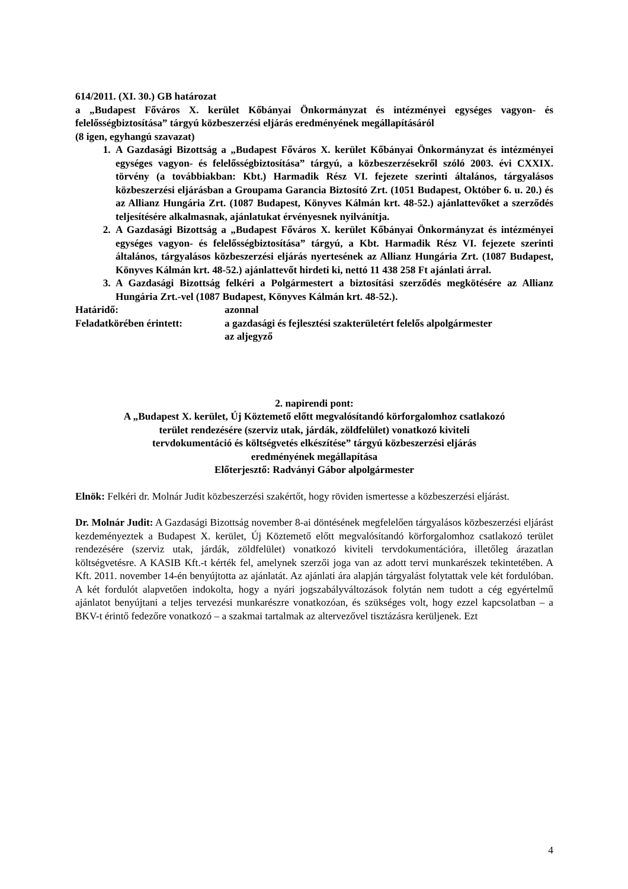614/2011. (XI. 30.) GB határozat
a „Budapest Főváros X. kerület Kőbányai Önkormányzat és intézményei egységes vagyon- és felelősségbiztosítása” tárgyú közbeszerzési eljárás eredményének megállapításáról
(8 igen, egyhangú szavazat)
1. A Gazdasági Bizottság a „Budapest Főváros X. kerület Kőbányai Önkormányzat és intézményei egységes vagyon- és felelősségbiztosítása” tárgyú, a közbeszerzésekről szóló 2003. évi CXXIX. törvény (a továbbiakban: Kbt.) Harmadik Rész VI. fejezete szerinti általános, tárgyalásos közbeszerzési eljárásban a Groupama Garancia Biztosító Zrt. (1051 Budapest, Október 6. u. 20.) és az Allianz Hungária Zrt. (1087 Budapest, Könyves Kálmán krt. 48-52.) ajánlattevőket a szerződés teljesítésére alkalmasnak, ajánlatukat érvényesnek nyilvánítja.
2. A Gazdasági Bizottság a „Budapest Főváros X. kerület Kőbányai Önkormányzat és intézményei egységes vagyon- és felelősségbiztosítása” tárgyú, a Kbt. Harmadik Rész VI. fejezete szerinti általános, tárgyalásos közbeszerzési eljárás nyertesének az Allianz Hungária Zrt. (1087 Budapest, Könyves Kálmán krt. 48-52.) ajánlattevőt hirdeti ki, nettó 11 438 258 Ft ajánlati árral.
3. A Gazdasági Bizottság felkéri a Polgármestert a biztosítási szerződés megkötésére az Allianz Hungária Zrt.-vel (1087 Budapest, Könyves Kálmán krt. 48-52.).
Határidő: azonnal
Feladatkörében érintett: a gazdasági és fejlesztési szakterületért felelős alpolgármester
az aljegyző
2. napirendi pont:
A „Budapest X. kerület, Új Köztemető előtt megvalósítandó körforgalomhoz csatlakozó
terület rendezésére (szerviz utak, járdák, zöldfelület) vonatkozó kiviteli
tervdokumentáció és költségvetés elkészítése” tárgyú közbeszerzési eljárás
eredményének megállapítása
Előterjesztő: Radványi Gábor alpolgármester
Elnök: Felkéri dr. Molnár Judit közbeszerzési szakértőt, hogy röviden ismertesse a közbeszerzési eljárást.
Dr. Molnár Judit: A Gazdasági Bizottság november 8-ai döntésének megfelelően tárgyalásos közbeszerzési eljárást kezdeményeztek a Budapest X. kerület, Új Köztemető előtt megvalósítandó körforgalomhoz csatlakozó terület rendezésére (szerviz utak, járdák, zöldfelület) vonatkozó kiviteli tervdokumentációra, illetőleg árazatlan költségvetésre. A KASIB Kft.-t kérték fel, amelynek szerzői joga van az adott tervi munkarészek tekintetében. A Kft. 2011. november 14-én benyújtotta az ajánlatát. Az ajánlati ára alapján tárgyalást folytattak vele két fordulóban. A két fordulót alapvetően indokolta, hogy a nyári jogszabályváltozások folytán nem tudott a cég egyértelmű ajánlatot benyújtani a teljes tervezési munkarészre vonatkozóan, és szükséges volt, hogy ezzel kapcsolatban – a BKV-t érintő fedezőre vonatkozó – a szakmai tartalmak az altervezővel tisztázásra kerüljenek. Ezt
4